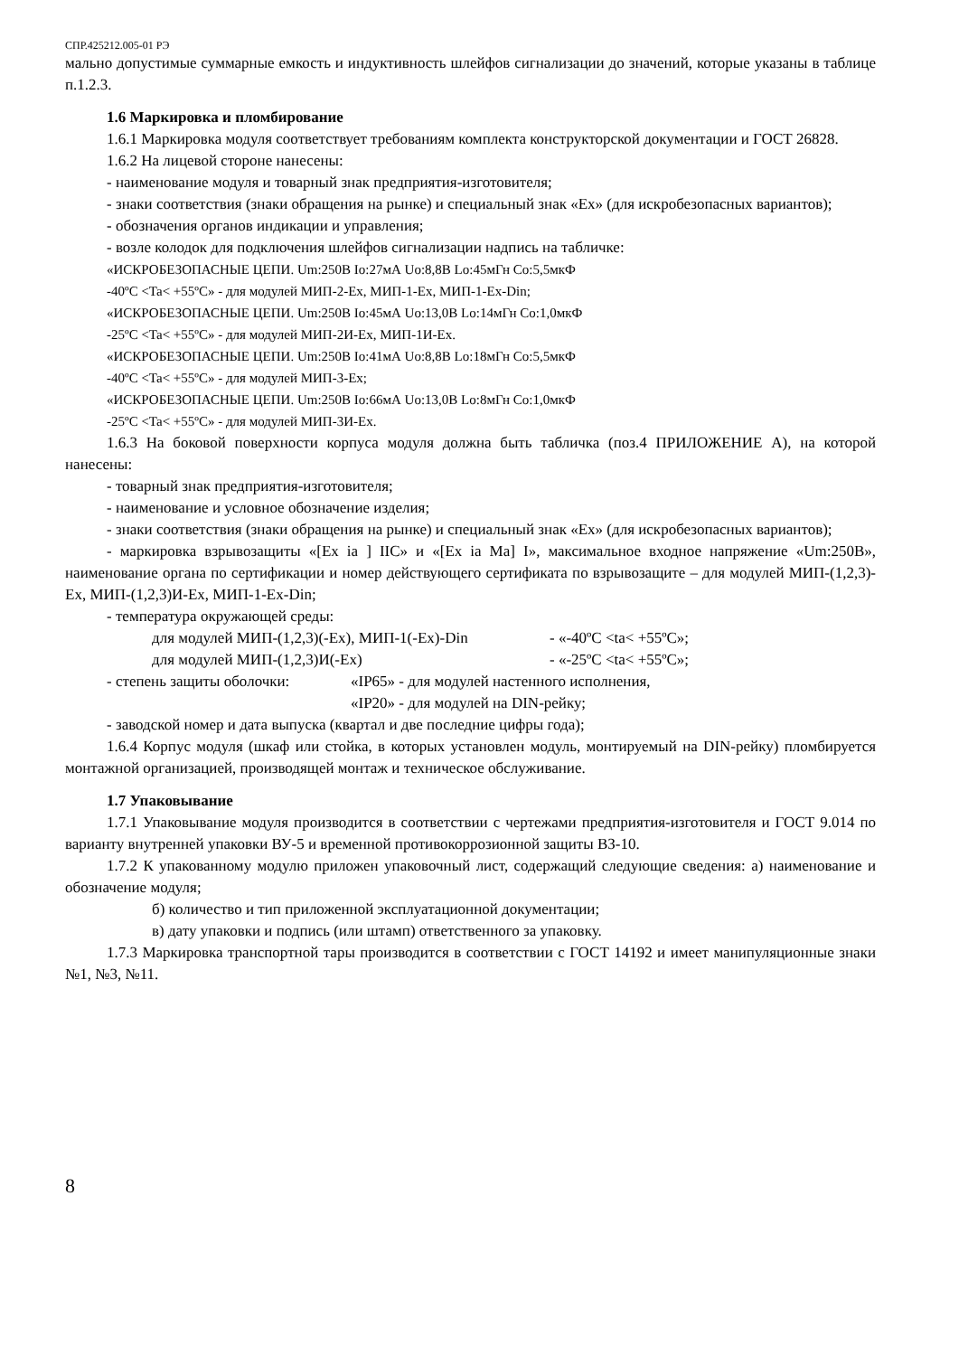СПР.425212.005-01 РЭ
мально допустимые суммарные емкость и индуктивность шлейфов сигнализации до значений, которые указаны в таблице п.1.2.3.
1.6 Маркировка и пломбирование
1.6.1 Маркировка модуля соответствует требованиям комплекта конструкторской документации и ГОСТ 26828.
1.6.2 На лицевой стороне нанесены:
- наименование модуля и товарный знак предприятия-изготовителя;
- знаки соответствия (знаки обращения на рынке) и специальный знак «Ex» (для искробезопасных вариантов);
- обозначения органов индикации и управления;
- возле колодок для подключения шлейфов сигнализации надпись на табличке:
«ИСКРОБЕЗОПАСНЫЕ ЦЕПИ. Um:250В Io:27мА Uo:8,8В Lo:45мГн Co:5,5мкФ
-40ºC <Ta< +55ºC» - для модулей МИП-2-Ex, МИП-1-Ex, МИП-1-Ex-Din;
«ИСКРОБЕЗОПАСНЫЕ ЦЕПИ. Um:250В Io:45мА Uo:13,0В Lo:14мГн Co:1,0мкФ
-25ºC <Ta< +55ºC» - для модулей МИП-2И-Ex, МИП-1И-Ex.
«ИСКРОБЕЗОПАСНЫЕ ЦЕПИ. Um:250В Io:41мА Uo:8,8В Lo:18мГн Co:5,5мкФ
-40ºC <Ta< +55ºC» - для модулей МИП-3-Ex;
«ИСКРОБЕЗОПАСНЫЕ ЦЕПИ. Um:250В Io:66мА Uo:13,0В Lo:8мГн Co:1,0мкФ
-25ºC <Ta< +55ºC» - для модулей МИП-3И-Ex.
1.6.3 На боковой поверхности корпуса модуля должна быть табличка (поз.4 ПРИЛОЖЕНИЕ А), на которой нанесены:
- товарный знак предприятия-изготовителя;
- наименование и условное обозначение изделия;
- знаки соответствия (знаки обращения на рынке) и специальный знак «Ex» (для искробезопасных вариантов);
- маркировка взрывозащиты «[Ex ia ] IIC» и «[Ex ia Ma] I», максимальное входное напряжение «Um:250В», наименование органа по сертификации и номер действующего сертификата по взрывозащите – для модулей МИП-(1,2,3)-Ex, МИП-(1,2,3)И-Ex, МИП-1-Ex-Din;
- температура окружающей среды:
для модулей МИП-(1,2,3)(-Ex), МИП-1(-Ex)-Din - «-40ºC <ta< +55ºC»;
для модулей МИП-(1,2,3)И(-Ex) - «-25ºC <ta< +55ºC»;
- степень защиты оболочки: «IP65» - для модулей настенного исполнения,
«IP20» - для модулей на DIN-рейку;
- заводской номер и дата выпуска (квартал и две последние цифры года);
1.6.4 Корпус модуля (шкаф или стойка, в которых установлен модуль, монтируемый на DIN-рейку) пломбируется монтажной организацией, производящей монтаж и техническое обслуживание.
1.7 Упаковывание
1.7.1 Упаковывание модуля производится в соответствии с чертежами предприятия-изготовителя и ГОСТ 9.014 по варианту внутренней упаковки ВУ-5 и временной противокоррозионной защиты ВЗ-10.
1.7.2 К упакованному модулю приложен упаковочный лист, содержащий следующие сведения: а) наименование и обозначение модуля;
б) количество и тип приложенной эксплуатационной документации;
в) дату упаковки и подпись (или штамп) ответственного за упаковку.
1.7.3 Маркировка транспортной тары производится в соответствии с ГОСТ 14192 и имеет манипуляционные знаки №1, №3, №11.
8